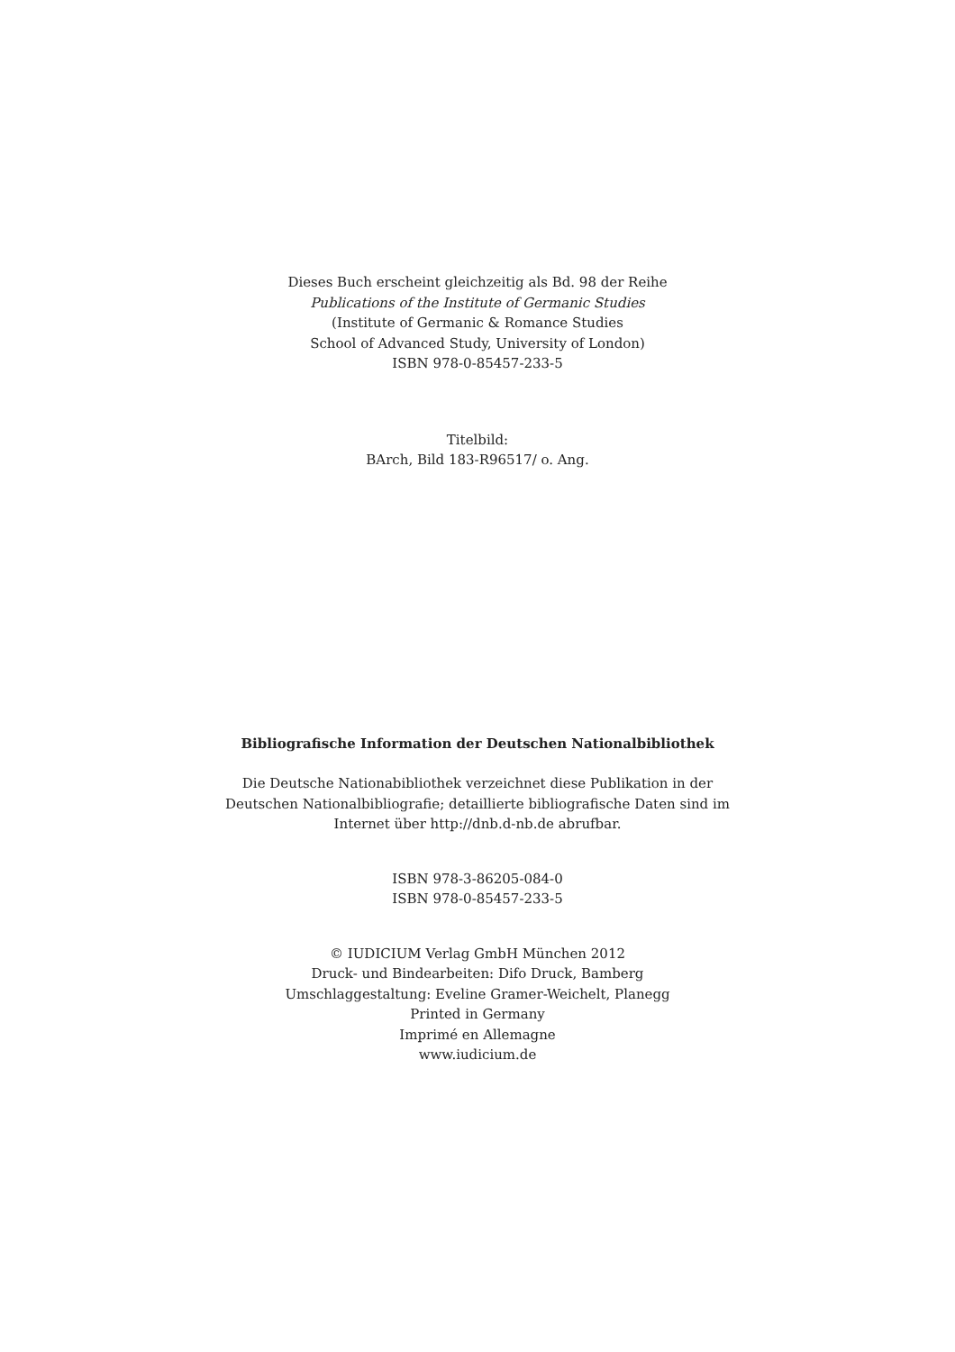Dieses Buch erscheint gleichzeitig als Bd. 98 der Reihe
Publications of the Institute of Germanic Studies
(Institute of Germanic & Romance Studies
School of Advanced Study, University of London)
ISBN 978-0-85457-233-5
Titelbild:
BArch, Bild 183-R96517/ o. Ang.
Bibliografische Information der Deutschen Nationalbibliothek
Die Deutsche Nationabibliothek verzeichnet diese Publikation in der
Deutschen Nationalbibliografie; detaillierte bibliografische Daten sind im
Internet über http://dnb.d-nb.de abrufbar.
ISBN 978-3-86205-084-0
ISBN 978-0-85457-233-5
© IUDICIUM Verlag GmbH München 2012
Druck- und Bindearbeiten: Difo Druck, Bamberg
Umschlaggestaltung: Eveline Gramer-Weichelt, Planegg
Printed in Germany
Imprimé en Allemagne
www.iudicium.de